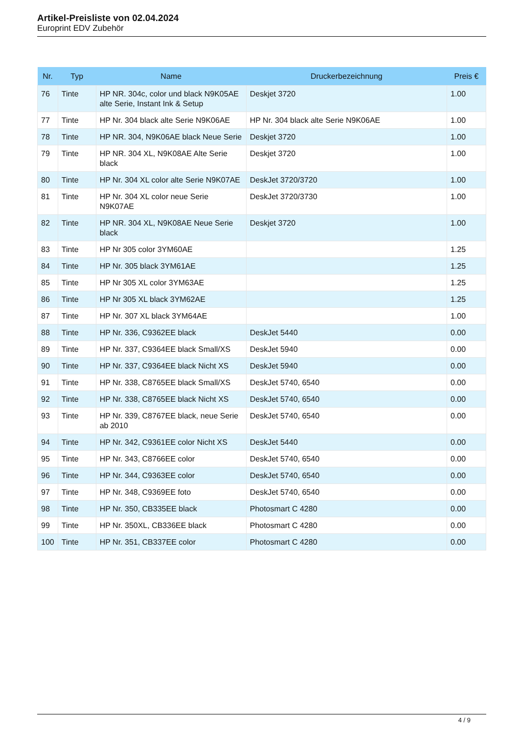Artikel-Preisliste von 02.04.2024
Europrint EDV Zubehör
| Nr. | Typ | Name | Druckerbezeichnung | Preis € |
| --- | --- | --- | --- | --- |
| 76 | Tinte | HP NR. 304c, color und black N9K05AE alte Serie, Instant Ink & Setup | Deskjet 3720 | 1.00 |
| 77 | Tinte | HP Nr. 304 black alte Serie N9K06AE | HP Nr. 304 black alte Serie N9K06AE | 1.00 |
| 78 | Tinte | HP NR. 304, N9K06AE black Neue Serie | Deskjet 3720 | 1.00 |
| 79 | Tinte | HP NR. 304 XL, N9K08AE Alte Serie black | Deskjet 3720 | 1.00 |
| 80 | Tinte | HP Nr. 304 XL color alte Serie N9K07AE | DeskJet 3720/3720 | 1.00 |
| 81 | Tinte | HP Nr. 304 XL color neue Serie N9K07AE | DeskJet 3720/3730 | 1.00 |
| 82 | Tinte | HP NR. 304 XL, N9K08AE Neue Serie black | Deskjet 3720 | 1.00 |
| 83 | Tinte | HP Nr 305 color 3YM60AE | | 1.25 |
| 84 | Tinte | HP Nr. 305 black 3YM61AE | | 1.25 |
| 85 | Tinte | HP Nr 305 XL color 3YM63AE | | 1.25 |
| 86 | Tinte | HP Nr 305 XL black 3YM62AE | | 1.25 |
| 87 | Tinte | HP Nr. 307 XL black 3YM64AE | | 1.00 |
| 88 | Tinte | HP Nr. 336, C9362EE black | DeskJet 5440 | 0.00 |
| 89 | Tinte | HP Nr. 337, C9364EE black Small/XS | DeskJet 5940 | 0.00 |
| 90 | Tinte | HP Nr. 337, C9364EE black Nicht XS | DeskJet 5940 | 0.00 |
| 91 | Tinte | HP Nr. 338, C8765EE black Small/XS | DeskJet 5740, 6540 | 0.00 |
| 92 | Tinte | HP Nr. 338, C8765EE black Nicht XS | DeskJet 5740, 6540 | 0.00 |
| 93 | Tinte | HP Nr. 339, C8767EE black, neue Serie ab 2010 | DeskJet 5740, 6540 | 0.00 |
| 94 | Tinte | HP Nr. 342, C9361EE color Nicht XS | DeskJet 5440 | 0.00 |
| 95 | Tinte | HP Nr. 343, C8766EE color | DeskJet 5740, 6540 | 0.00 |
| 96 | Tinte | HP Nr. 344, C9363EE color | DeskJet 5740, 6540 | 0.00 |
| 97 | Tinte | HP Nr. 348, C9369EE foto | DeskJet 5740, 6540 | 0.00 |
| 98 | Tinte | HP Nr. 350, CB335EE black | Photosmart C 4280 | 0.00 |
| 99 | Tinte | HP Nr. 350XL, CB336EE black | Photosmart C 4280 | 0.00 |
| 100 | Tinte | HP Nr. 351, CB337EE color | Photosmart C 4280 | 0.00 |
4 / 9